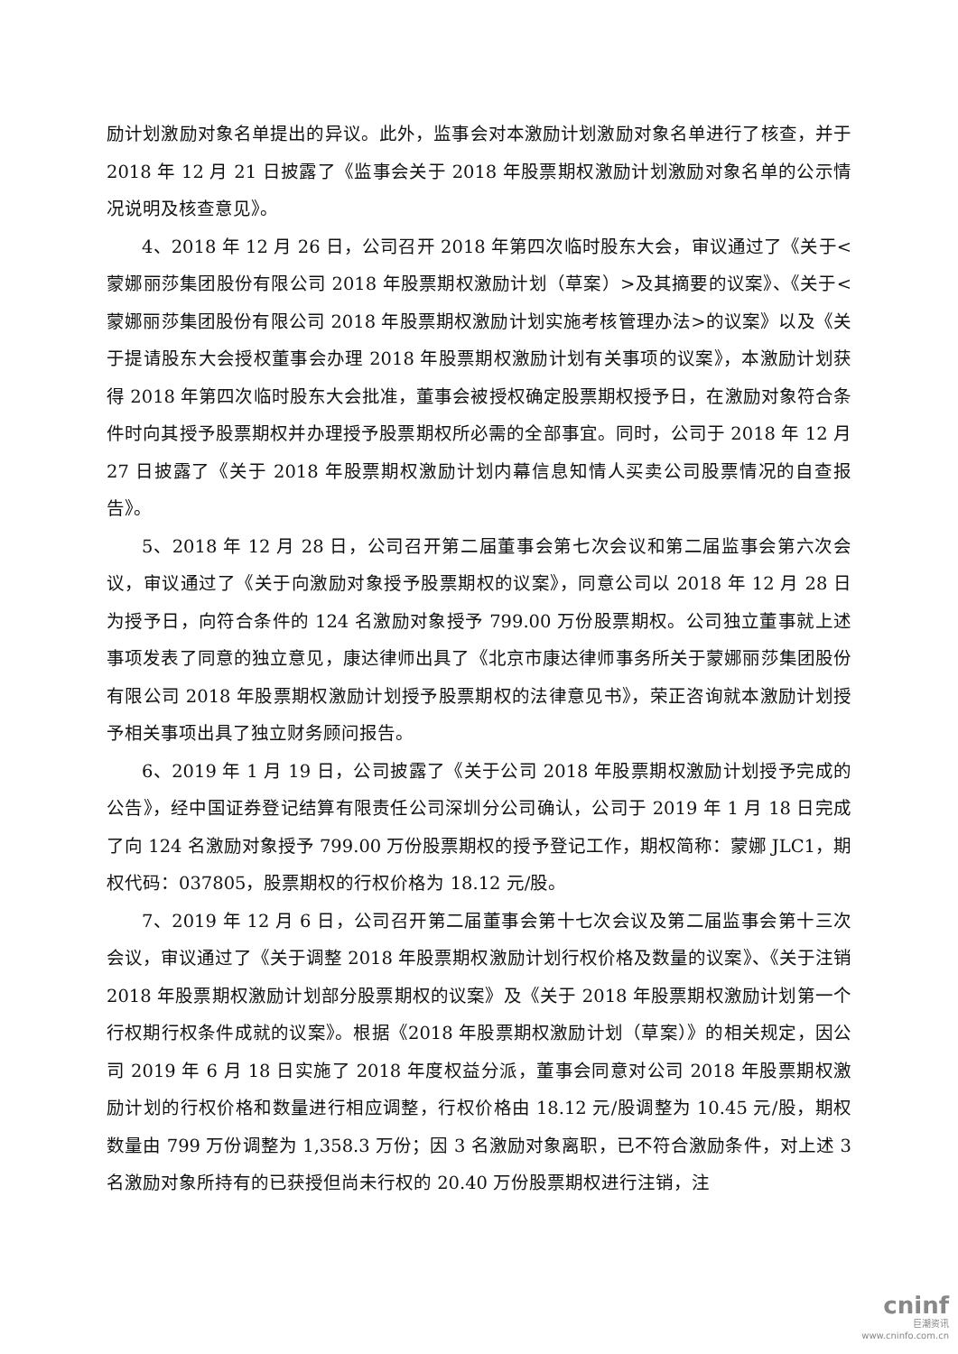励计划激励对象名单提出的异议。此外，监事会对本激励计划激励对象名单进行了核查，并于 2018 年 12 月 21 日披露了《监事会关于 2018 年股票期权激励计划激励对象名单的公示情况说明及核查意见》。
4、2018 年 12 月 26 日，公司召开 2018 年第四次临时股东大会，审议通过了《关于<蒙娜丽莎集团股份有限公司 2018 年股票期权激励计划（草案）>及其摘要的议案》、《关于<蒙娜丽莎集团股份有限公司 2018 年股票期权激励计划实施考核管理办法>的议案》以及《关于提请股东大会授权董事会办理 2018 年股票期权激励计划有关事项的议案》，本激励计划获得 2018 年第四次临时股东大会批准，董事会被授权确定股票期权授予日，在激励对象符合条件时向其授予股票期权并办理授予股票期权所必需的全部事宜。同时，公司于 2018 年 12 月 27 日披露了《关于 2018 年股票期权激励计划内幕信息知情人买卖公司股票情况的自查报告》。
5、2018 年 12 月 28 日，公司召开第二届董事会第七次会议和第二届监事会第六次会议，审议通过了《关于向激励对象授予股票期权的议案》，同意公司以 2018 年 12 月 28 日为授予日，向符合条件的 124 名激励对象授予 799.00 万份股票期权。公司独立董事就上述事项发表了同意的独立意见，康达律师出具了《北京市康达律师事务所关于蒙娜丽莎集团股份有限公司 2018 年股票期权激励计划授予股票期权的法律意见书》，荣正咨询就本激励计划授予相关事项出具了独立财务顾问报告。
6、2019 年 1 月 19 日，公司披露了《关于公司 2018 年股票期权激励计划授予完成的公告》，经中国证券登记结算有限责任公司深圳分公司确认，公司于 2019 年 1 月 18 日完成了向 124 名激励对象授予 799.00 万份股票期权的授予登记工作，期权简称：蒙娜 JLC1，期权代码：037805，股票期权的行权价格为 18.12 元/股。
7、2019 年 12 月 6 日，公司召开第二届董事会第十七次会议及第二届监事会第十三次会议，审议通过了《关于调整 2018 年股票期权激励计划行权价格及数量的议案》、《关于注销 2018 年股票期权激励计划部分股票期权的议案》及《关于 2018 年股票期权激励计划第一个行权期行权条件成就的议案》。根据《2018 年股票期权激励计划（草案）》的相关规定，因公司 2019 年 6 月 18 日实施了 2018 年度权益分派，董事会同意对公司 2018 年股票期权激励计划的行权价格和数量进行相应调整，行权价格由 18.12 元/股调整为 10.45 元/股，期权数量由 799 万份调整为 1,358.3 万份；因 3 名激励对象离职，已不符合激励条件，对上述 3 名激励对象所持有的已获授但尚未行权的 20.40 万份股票期权进行注销，注
cninf
巨潮资讯
www.cninfo.com.cn